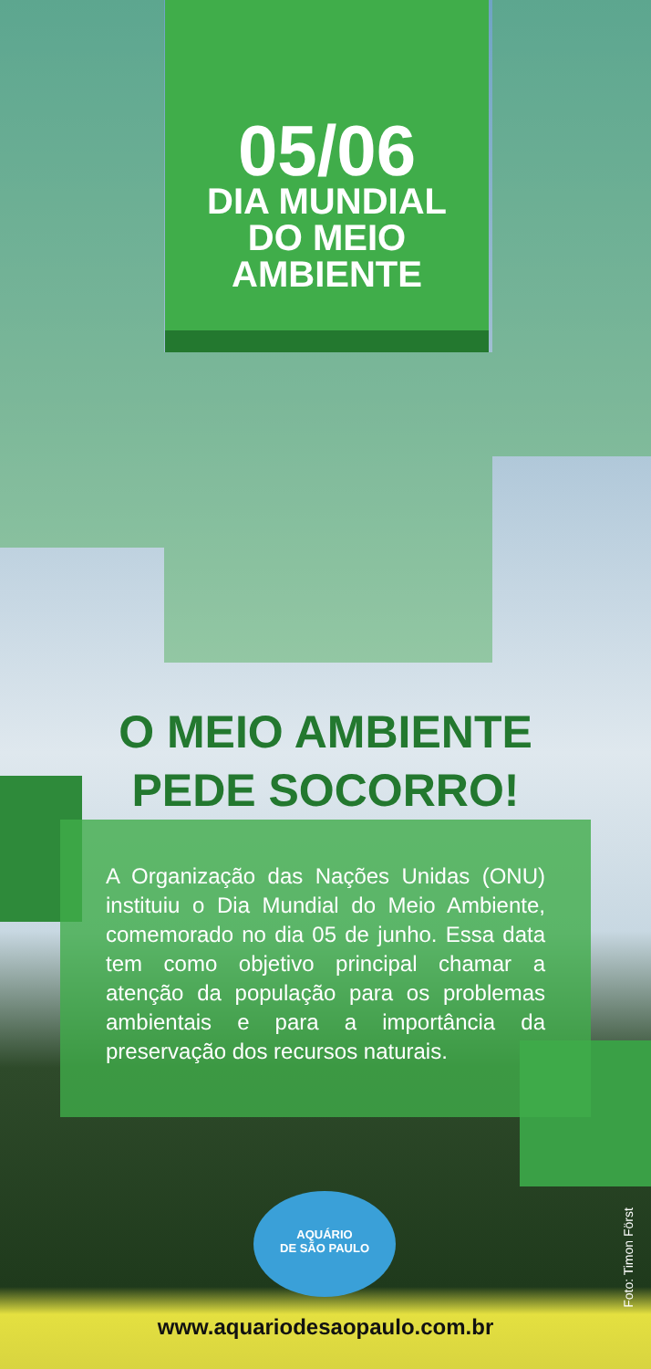05/06
DIA MUNDIAL
DO MEIO
AMBIENTE
O MEIO AMBIENTE
PEDE SOCORRO!
A Organização das Nações Unidas (ONU) instituiu o Dia Mundial do Meio Ambiente, comemorado no dia 05 de junho. Essa data tem como objetivo principal chamar a atenção da população para os problemas ambientais e para a importância da preservação dos recursos naturais.
AQUÁRIO
DE SÃO PAULO
www.aquariodesaopaulo.com.br
Foto: Timon Först